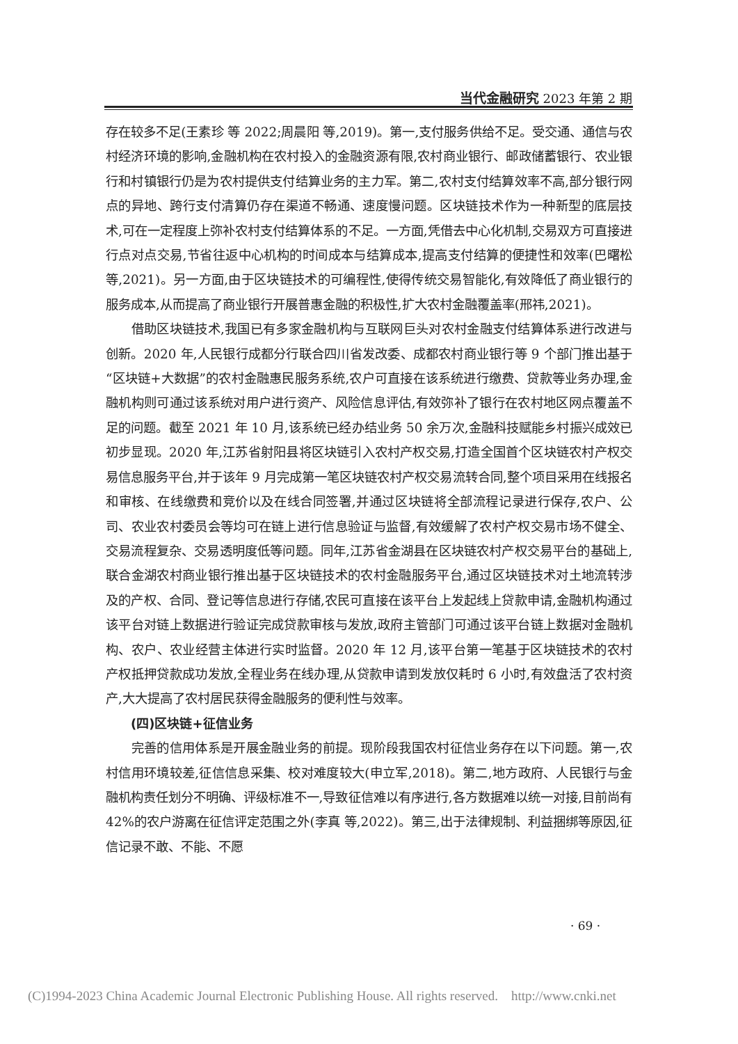当代金融研究 2023 年第 2 期
存在较多不足(王素珍 等 2022;周晨阳 等,2019)。第一,支付服务供给不足。受交通、通信与农村经济环境的影响,金融机构在农村投入的金融资源有限,农村商业银行、邮政储蓄银行、农业银行和村镇银行仍是为农村提供支付结算业务的主力军。第二,农村支付结算效率不高,部分银行网点的异地、跨行支付清算仍存在渠道不畅通、速度慢问题。区块链技术作为一种新型的底层技术,可在一定程度上弥补农村支付结算体系的不足。一方面,凭借去中心化机制,交易双方可直接进行点对点交易,节省往返中心机构的时间成本与结算成本,提高支付结算的便捷性和效率(巴曙松 等,2021)。另一方面,由于区块链技术的可编程性,使得传统交易智能化,有效降低了商业银行的服务成本,从而提高了商业银行开展普惠金融的积极性,扩大农村金融覆盖率(邢祎,2021)。
借助区块链技术,我国已有多家金融机构与互联网巨头对农村金融支付结算体系进行改进与创新。2020 年,人民银行成都分行联合四川省发改委、成都农村商业银行等 9 个部门推出基于“区块链+大数据”的农村金融惠民服务系统,农户可直接在该系统进行缴费、贷款等业务办理,金融机构则可通过该系统对用户进行资产、风险信息评估,有效弥补了银行在农村地区网点覆盖不足的问题。截至 2021 年 10 月,该系统已经办结业务 50 余万次,金融科技赋能乡村振兴成效已初步显现。2020 年,江苏省射阳县将区块链引入农村产权交易,打造全国首个区块链农村产权交易信息服务平台,并于该年 9 月完成第一笔区块链农村产权交易流转合同,整个项目采用在线报名和审核、在线缴费和竞价以及在线合同签署,并通过区块链将全部流程记录进行保存,农户、公司、农业农村委员会等均可在链上进行信息验证与监督,有效缓解了农村产权交易市场不健全、交易流程复杂、交易透明度低等问题。同年,江苏省金湖县在区块链农村产权交易平台的基础上,联合金湖农村商业银行推出基于区块链技术的农村金融服务平台,通过区块链技术对土地流转涉及的产权、合同、登记等信息进行存储,农民可直接在该平台上发起线上贷款申请,金融机构通过该平台对链上数据进行验证完成贷款审核与发放,政府主管部门可通过该平台链上数据对金融机构、农户、农业经营主体进行实时监督。2020 年 12 月,该平台第一笔基于区块链技术的农村产权抵押贷款成功发放,全程业务在线办理,从贷款申请到发放仅耗时 6 小时,有效盘活了农村资产,大大提高了农村居民获得金融服务的便利性与效率。
(四)区块链+征信业务
完善的信用体系是开展金融业务的前提。现阶段我国农村征信业务存在以下问题。第一,农村信用环境较差,征信信息采集、校对难度较大(申立军,2018)。第二,地方政府、人民银行与金融机构责任划分不明确、评级标准不一,导致征信难以有序进行,各方数据难以统一对接,目前尚有 42%的农户游离在征信评定范围之外(李真 等,2022)。第三,出于法律规制、利益捆绑等原因,征信记录不敢、不能、不愿
· 69 ·
(C)1994-2023 China Academic Journal Electronic Publishing House. All rights reserved. http://www.cnki.net